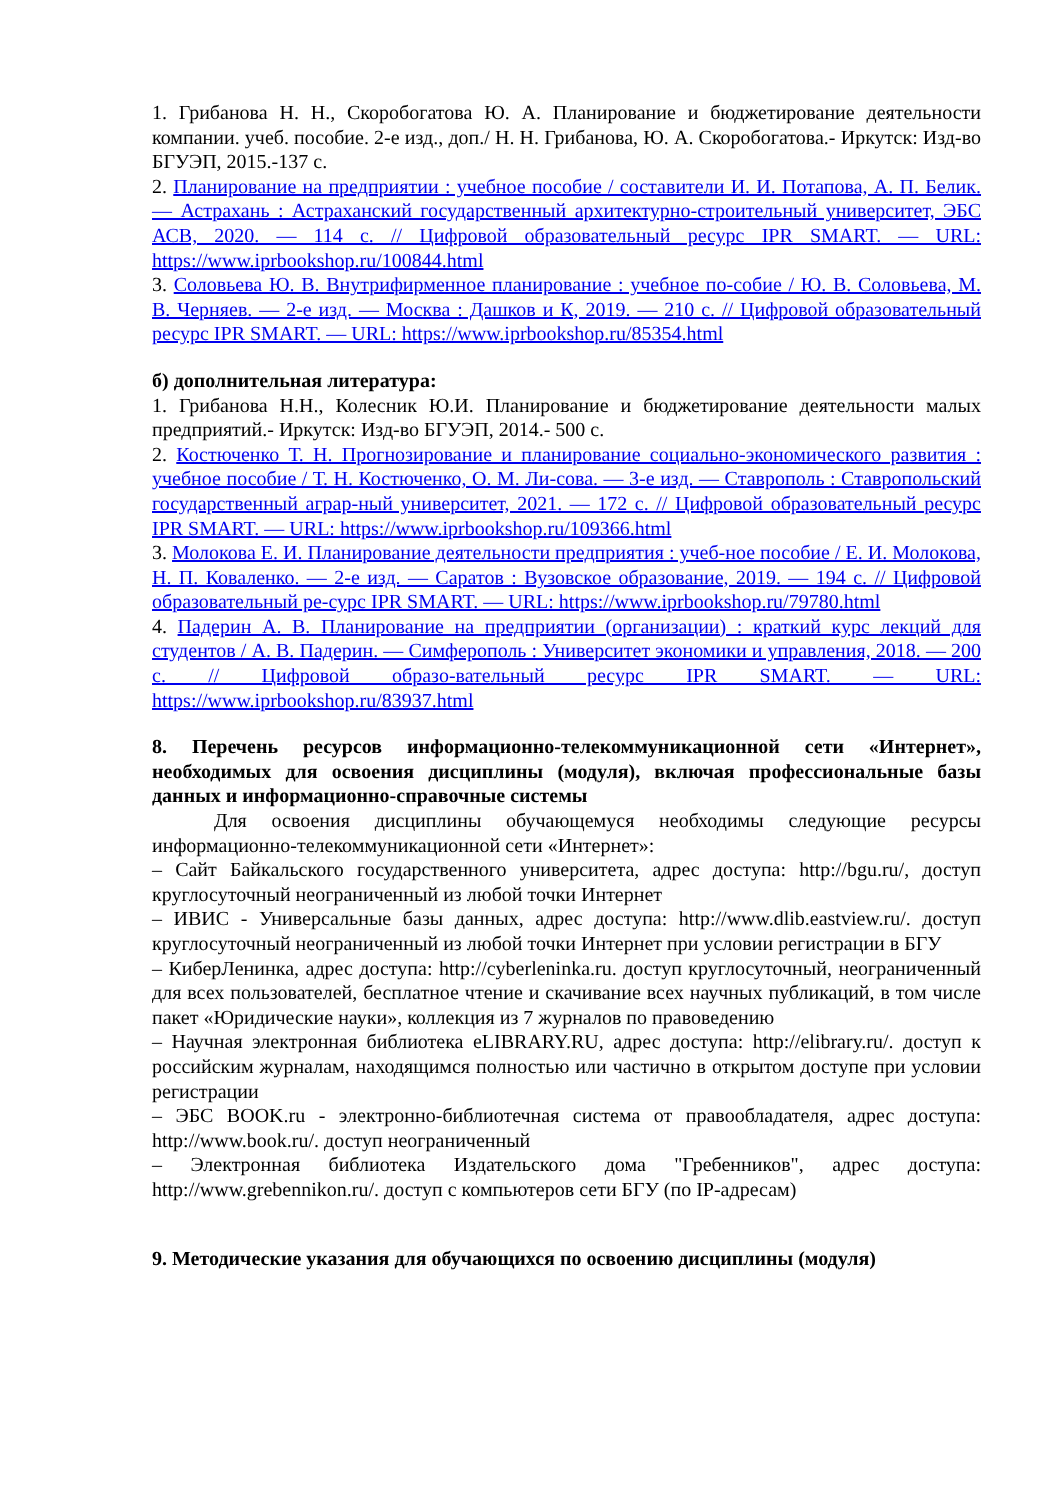1. Грибанова Н. Н., Скоробогатова Ю. А. Планирование и бюджетирование деятельности компании. учеб. пособие. 2-е изд., доп./ Н. Н. Грибанова, Ю. А. Скоробогатова.- Иркутск: Изд-во БГУЭП, 2015.-137 с.
2. Планирование на предприятии : учебное пособие / составители И. И. Потапова, А. П. Белик. — Астрахань : Астраханский государственный архитектурно-строительный университет, ЭБС АСВ, 2020. — 114 c. // Цифровой образовательный ресурс IPR SMART. — URL: https://www.iprbookshop.ru/100844.html
3. Соловьева Ю. В. Внутрифирменное планирование : учебное по-собие / Ю. В. Соловьева, М. В. Черняев. — 2-е изд. — Москва : Дашков и К, 2019. — 210 c. // Цифровой образовательный ресурс IPR SMART. — URL: https://www.iprbookshop.ru/85354.html
б) дополнительная литература:
1. Грибанова Н.Н., Колесник Ю.И. Планирование и бюджетирование деятельности малых предприятий.- Иркутск: Изд-во БГУЭП, 2014.- 500 с.
2. Костюченко Т. Н. Прогнозирование и планирование социально-экономического развития : учебное пособие / Т. Н. Костюченко, О. М. Ли-сова. — 3-е изд. — Ставрополь : Ставропольский государственный аграр-ный университет, 2021. — 172 c. // Цифровой образовательный ресурс IPR SMART. — URL: https://www.iprbookshop.ru/109366.html
3. Молокова Е. И. Планирование деятельности предприятия : учеб-ное пособие / Е. И. Молокова, Н. П. Коваленко. — 2-е изд. — Саратов : Вузовское образование, 2019. — 194 c. // Цифровой образовательный ре-сурс IPR SMART. — URL: https://www.iprbookshop.ru/79780.html
4. Падерин А. В. Планирование на предприятии (организации) : краткий курс лекций для студентов / А. В. Падерин. — Симферополь : Университет экономики и управления, 2018. — 200 c. // Цифровой образо-вательный ресурс IPR SMART. — URL: https://www.iprbookshop.ru/83937.html
8. Перечень ресурсов информационно-телекоммуникационной сети «Интернет», необходимых для освоения дисциплины (модуля), включая профессиональные базы данных и информационно-справочные системы
Для освоения дисциплины обучающемуся необходимы следующие ресурсы информационно-телекоммуникационной сети «Интернет»:
– Сайт Байкальского государственного университета, адрес доступа: http://bgu.ru/, доступ круглосуточный неограниченный из любой точки Интернет
– ИВИС - Универсальные базы данных, адрес доступа: http://www.dlib.eastview.ru/. доступ круглосуточный неограниченный из любой точки Интернет при условии регистрации в БГУ
– КиберЛенинка, адрес доступа: http://cyberleninka.ru. доступ круглосуточный, неограниченный для всех пользователей, бесплатное чтение и скачивание всех научных публикаций, в том числе пакет «Юридические науки», коллекция из 7 журналов по правоведению
– Научная электронная библиотека eLIBRARY.RU, адрес доступа: http://elibrary.ru/. доступ к российским журналам, находящимся полностью или частично в открытом доступе при условии регистрации
– ЭБС BOOK.ru - электронно-библиотечная система от правообладателя, адрес доступа: http://www.book.ru/. доступ неограниченный
– Электронная библиотека Издательского дома "Гребенников", адрес доступа: http://www.grebennikon.ru/. доступ с компьютеров сети БГУ (по IP-адресам)
9. Методические указания для обучающихся по освоению дисциплины (модуля)